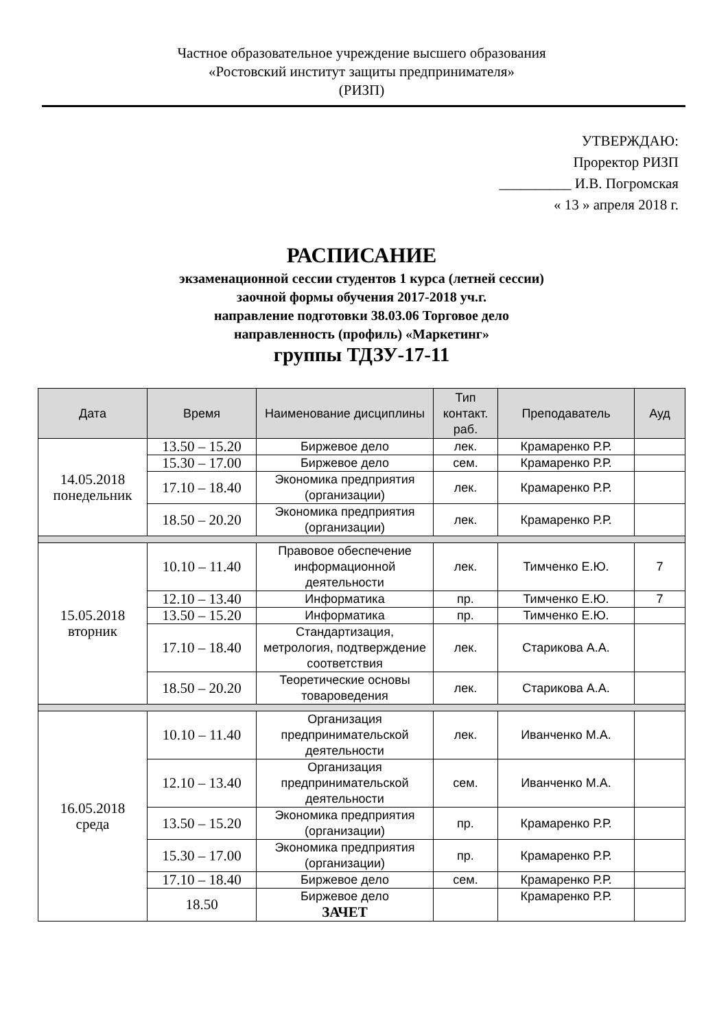Частное образовательное учреждение высшего образования
«Ростовский институт защиты предпринимателя»
(РИЗП)
УТВЕРЖДАЮ:
Проректор РИЗП
__________ И.В. Погромская
« 13 » апреля 2018 г.
РАСПИСАНИЕ
экзаменационной сессии студентов 1 курса (летней сессии)
заочной формы обучения 2017-2018 уч.г.
направление подготовки 38.03.06 Торговое дело
направленность (профиль) «Маркетинг»
группы ТДЗУ-17-11
| Дата | Время | Наименование дисциплины | Тип контакт. раб. | Преподаватель | Ауд |
| --- | --- | --- | --- | --- | --- |
| 14.05.2018 понедельник | 13.50 – 15.20 | Биржевое дело | лек. | Крамаренко Р.Р. | |
| | 15.30 – 17.00 | Биржевое дело | сем. | Крамаренко Р.Р. | |
| | 17.10 – 18.40 | Экономика предприятия (организации) | лек. | Крамаренко Р.Р. | |
| | 18.50 – 20.20 | Экономика предприятия (организации) | лек. | Крамаренко Р.Р. | |
| 15.05.2018 вторник | 10.10 – 11.40 | Правовое обеспечение информационной деятельности | лек. | Тимченко Е.Ю. | 7 |
| | 12.10 – 13.40 | Информатика | пр. | Тимченко Е.Ю. | 7 |
| | 13.50 – 15.20 | Информатика | пр. | Тимченко Е.Ю. | |
| | 17.10 – 18.40 | Стандартизация, метрология, подтверждение соответствия | лек. | Старикова А.А. | |
| | 18.50 – 20.20 | Теоретические основы товароведения | лек. | Старикова А.А. | |
| 16.05.2018 среда | 10.10 – 11.40 | Организация предпринимательской деятельности | лек. | Иванченко М.А. | |
| | 12.10 – 13.40 | Организация предпринимательской деятельности | сем. | Иванченко М.А. | |
| | 13.50 – 15.20 | Экономика предприятия (организации) | пр. | Крамаренко Р.Р. | |
| | 15.30 – 17.00 | Экономика предприятия (организации) | пр. | Крамаренко Р.Р. | |
| | 17.10 – 18.40 | Биржевое дело | сем. | Крамаренко Р.Р. | |
| | 18.50 | Биржевое дело ЗАЧЕТ | | Крамаренко Р.Р. | |